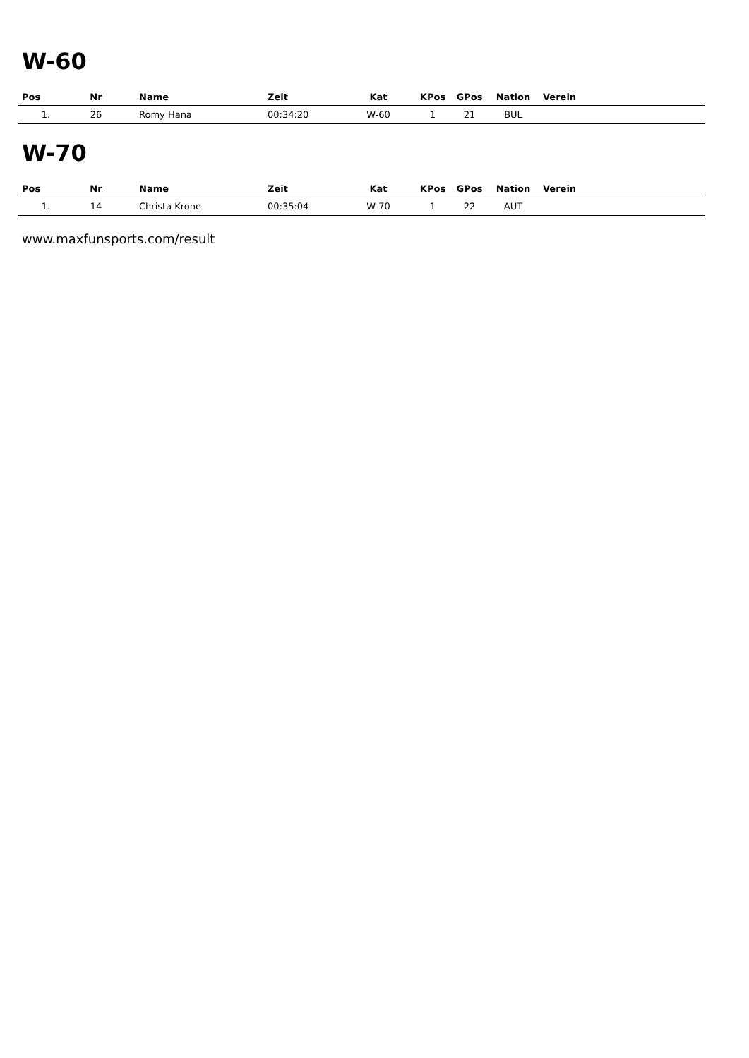W-60
| Pos | Nr | Name | Zeit | Kat | KPos | GPos | Nation | Verein |
| --- | --- | --- | --- | --- | --- | --- | --- | --- |
| 1. | 26 | Romy Hana | 00:34:20 | W-60 | 1 | 21 | BUL | |
W-70
| Pos | Nr | Name | Zeit | Kat | KPos | GPos | Nation | Verein |
| --- | --- | --- | --- | --- | --- | --- | --- | --- |
| 1. | 14 | Christa Krone | 00:35:04 | W-70 | 1 | 22 | AUT | |
www.maxfunsports.com/result